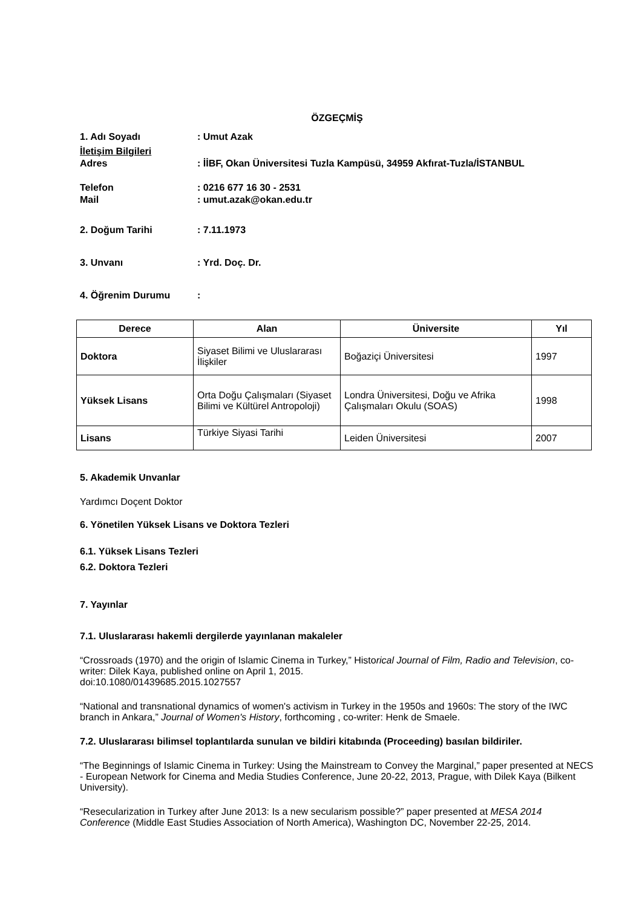ÖZGEÇMİŞ
1. Adı Soyadı: Umut Azak
İletişim Bilgileri
Adres: İİBF, Okan Üniversitesi Tuzla Kampüsü, 34959 Akfırat-Tuzla/İSTANBUL
Telefon: 0216 677 16 30 - 2531
Mail: umut.azak@okan.edu.tr
2. Doğum Tarihi: 7.11.1973
3. Unvanı: Yrd. Doç. Dr.
4. Öğrenim Durumu:
| Derece | Alan | Üniversite | Yıl |
| --- | --- | --- | --- |
| Doktora | Siyaset Bilimi ve Uluslararası İlişkiler | Boğaziçi Üniversitesi | 1997 |
| Yüksek Lisans | Orta Doğu Çalışmaları (Siyaset Bilimi ve Kültürel Antropoloji) | Londra Üniversitesi, Doğu ve Afrika Çalışmaları Okulu (SOAS) | 1998 |
| Lisans | Türkiye Siyasi Tarihi | Leiden Üniversitesi | 2007 |
5. Akademik Unvanlar
Yardımcı Doçent Doktor
6. Yönetilen Yüksek Lisans ve Doktora Tezleri
6.1. Yüksek Lisans Tezleri
6.2. Doktora Tezleri
7. Yayınlar
7.1. Uluslararası hakemli dergilerde yayınlanan makaleler
“Crossroads (1970) and the origin of Islamic Cinema in Turkey,” Historical Journal of Film, Radio and Television, co-writer: Dilek Kaya, published online on April 1, 2015.
doi:10.1080/01439685.2015.1027557
“National and transnational dynamics of women's activism in Turkey in the 1950s and 1960s: The story of the IWC branch in Ankara,” Journal of Women's History, forthcoming , co-writer: Henk de Smaele.
7.2. Uluslararası bilimsel toplantılarda sunulan ve bildiri kitabında (Proceeding) basılan bildiriler.
“The Beginnings of Islamic Cinema in Turkey: Using the Mainstream to Convey the Marginal,” paper presented at NECS - European Network for Cinema and Media Studies Conference, June 20-22, 2013, Prague, with Dilek Kaya (Bilkent University).
“Resecularization in Turkey after June 2013: Is a new secularism possible?” paper presented at MESA 2014 Conference (Middle East Studies Association of North America), Washington DC, November 22-25, 2014.